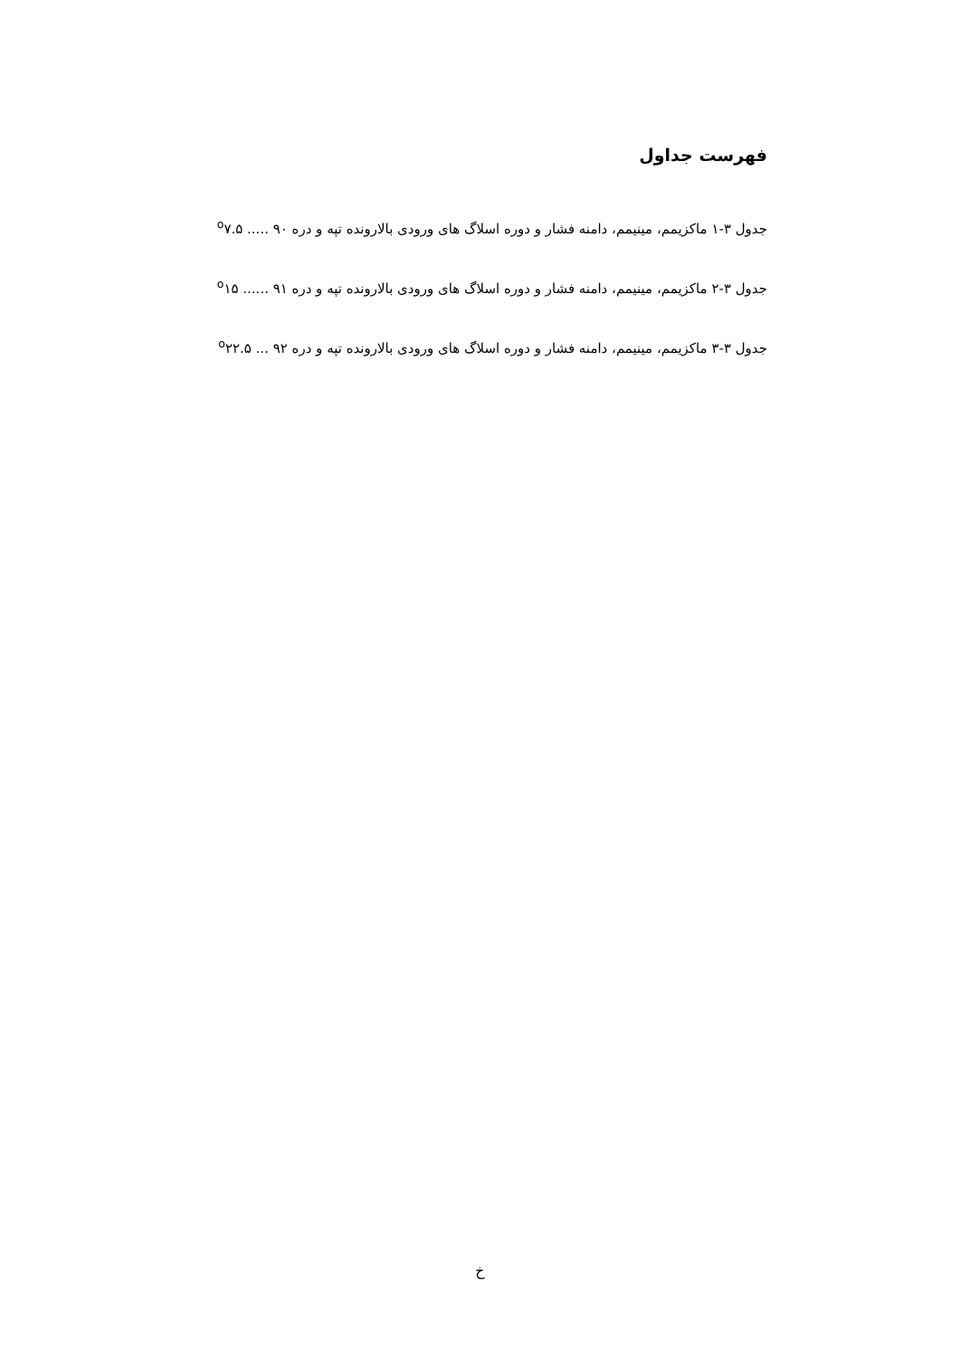فهرست جداول
جدول ۳-۱ ماکزیمم، مینیمم، دامنه فشار و دوره اسلاگ های ورودی بالارونده تپه و دره <sup>o</sup>۷.۵ ..... ۹۰
جدول ۳-۲ ماکزیمم، مینیمم، دامنه فشار و دوره اسلاگ های ورودی بالارونده تپه و دره <sup>o</sup>۱۵ ...... ۹۱
جدول ۳-۳ ماکزیمم، مینیمم، دامنه فشار و دوره اسلاگ های ورودی بالارونده تپه و دره <sup>o</sup>۲۲.۵ ... ۹۲
خ